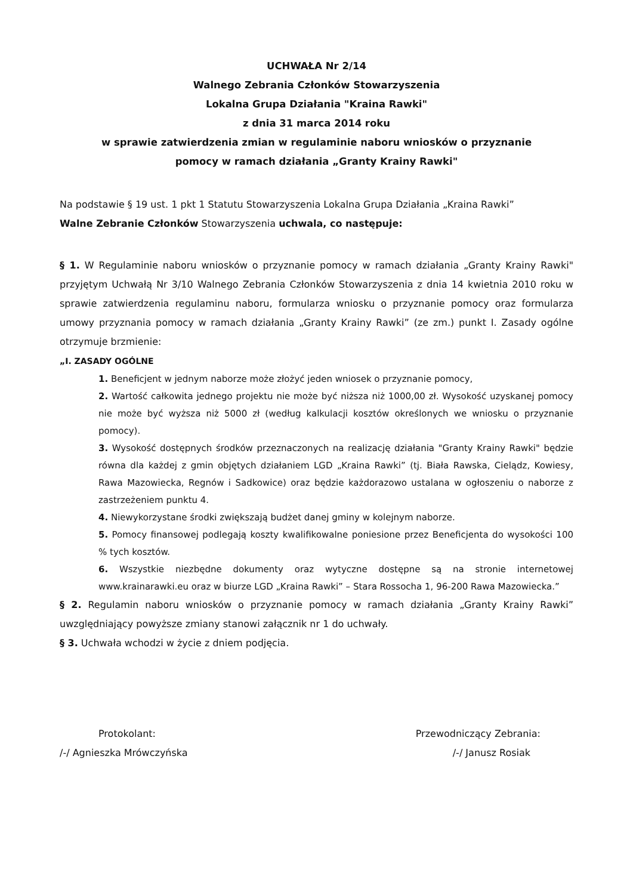UCHWAŁA Nr 2/14
Walnego Zebrania Członków Stowarzyszenia
Lokalna Grupa Działania "Kraina Rawki"
z dnia 31 marca 2014 roku
w sprawie zatwierdzenia zmian w regulaminie naboru wniosków o przyznanie
pomocy w ramach działania „Granty Krainy Rawki"
Na podstawie § 19 ust. 1 pkt 1 Statutu Stowarzyszenia Lokalna Grupa Działania „Kraina Rawki”
Walne Zebranie Członków Stowarzyszenia uchwala, co następuje:
§ 1. W Regulaminie naboru wniosków o przyznanie pomocy w ramach działania „Granty Krainy Rawki" przyjętym Uchwałą Nr 3/10 Walnego Zebrania Członków Stowarzyszenia z dnia 14 kwietnia 2010 roku w sprawie zatwierdzenia regulaminu naboru, formularza wniosku o przyznanie pomocy oraz formularza umowy przyznania pomocy w ramach działania „Granty Krainy Rawki” (ze zm.) punkt I. Zasady ogólne otrzymuje brzmienie:
„I. ZASADY OGÓLNE
1. Beneficjent w jednym naborze może złożyć jeden wniosek o przyznanie pomocy,
2. Wartość całkowita jednego projektu nie może być niższa niż 1000,00 zł. Wysokość uzyskanej pomocy nie może być wyższa niż 5000 zł (według kalkulacji kosztów określonych we wniosku o przyznanie pomocy).
3. Wysokość dostępnych środków przeznaczonych na realizację działania "Granty Krainy Rawki" będzie równa dla każdej z gmin objętych działaniem LGD „Kraina Rawki” (tj. Biała Rawska, Cielądz, Kowiesy, Rawa Mazowiecka, Regnów i Sadkowice) oraz będzie każdorazowo ustalana w ogłoszeniu o naborze z zastrzeżeniem punktu 4.
4. Niewykorzystane środki zwiększają budżet danej gminy w kolejnym naborze.
5. Pomocy finansowej podlegają koszty kwalifikowalne poniesione przez Beneficjenta do wysokości 100 % tych kosztów.
6. Wszystkie niezbędne dokumenty oraz wytyczne dostępne są na stronie internetowej www.krainarawki.eu oraz w biurze LGD „Kraina Rawki” – Stara Rossocha 1, 96-200 Rawa Mazowiecka.”
§ 2. Regulamin naboru wniosków o przyznanie pomocy w ramach działania „Granty Krainy Rawki” uwzględniający powyższe zmiany stanowi załącznik nr 1 do uchwały.
§ 3. Uchwała wchodzi w życie z dniem podjęcia.
Protokolant:
/-/ Agnieszka Mrówczyńska
Przewodniczący Zebrania:
/-/ Janusz Rosiak